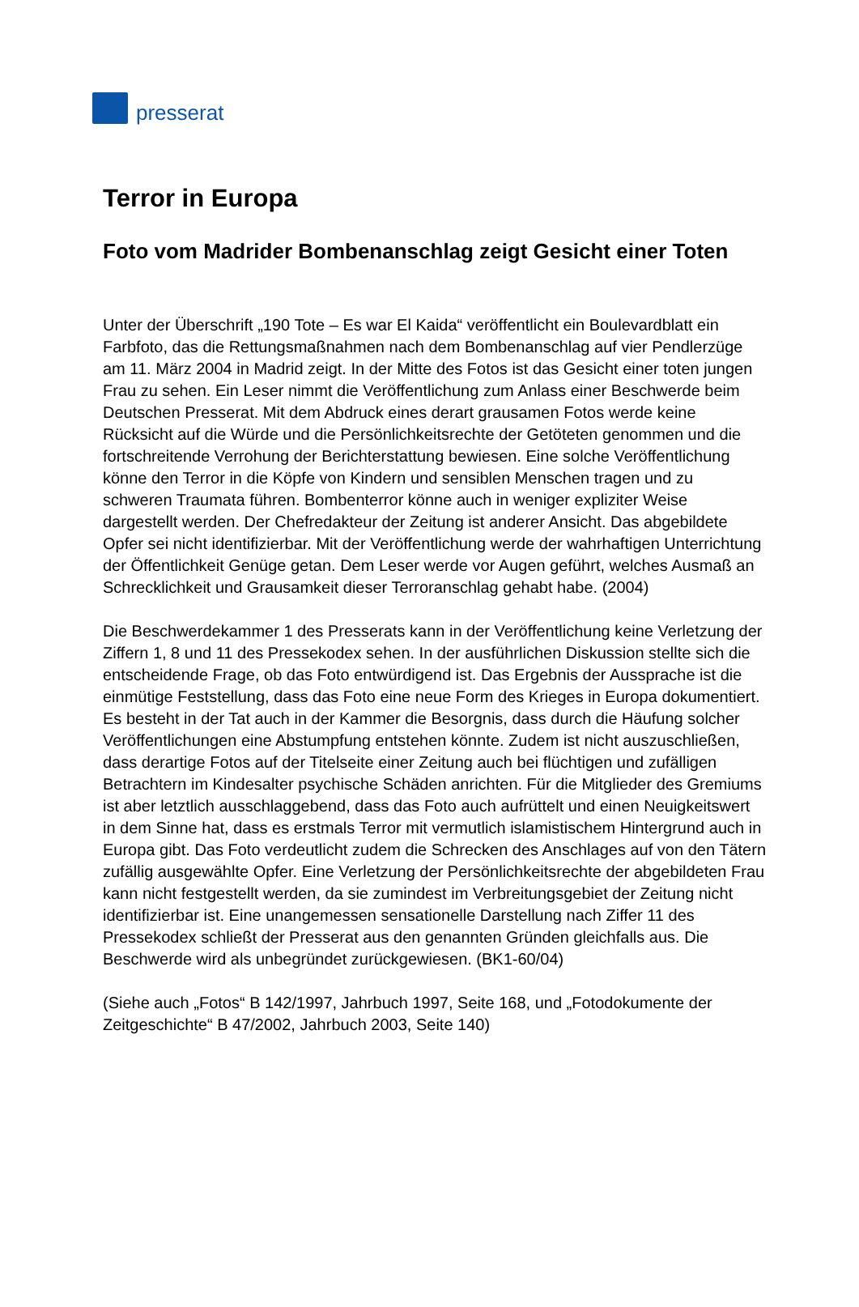presserat
Terror in Europa
Foto vom Madrider Bombenanschlag zeigt Gesicht einer Toten
Unter der Überschrift „190 Tote – Es war El Kaida“ veröffentlicht ein Boulevardblatt ein Farbfoto, das die Rettungsmaßnahmen nach dem Bombenanschlag auf vier Pendlerzüge am 11. März 2004 in Madrid zeigt. In der Mitte des Fotos ist das Gesicht einer toten jungen Frau zu sehen. Ein Leser nimmt die Veröffentlichung zum Anlass einer Beschwerde beim Deutschen Presserat. Mit dem Abdruck eines derart grausamen Fotos werde keine Rücksicht auf die Würde und die Persönlichkeitsrechte der Getöteten genommen und die fortschreitende Verrohung der Berichterstattung bewiesen. Eine solche Veröffentlichung könne den Terror in die Köpfe von Kindern und sensiblen Menschen tragen und zu schweren Traumata führen. Bombenterror könne auch in weniger expliziter Weise dargestellt werden. Der Chefredakteur der Zeitung ist anderer Ansicht. Das abgebildete Opfer sei nicht identifizierbar. Mit der Veröffentlichung werde der wahrhaftigen Unterrichtung der Öffentlichkeit Genüge getan. Dem Leser werde vor Augen geführt, welches Ausmaß an Schrecklichkeit und Grausamkeit dieser Terroranschlag gehabt habe. (2004)
Die Beschwerdekammer 1 des Presserats kann in der Veröffentlichung keine Verletzung der Ziffern 1, 8 und 11 des Pressekodex sehen. In der ausführlichen Diskussion stellte sich die entscheidende Frage, ob das Foto entwürdigend ist. Das Ergebnis der Aussprache ist die einmütige Feststellung, dass das Foto eine neue Form des Krieges in Europa dokumentiert. Es besteht in der Tat auch in der Kammer die Besorgnis, dass durch die Häufung solcher Veröffentlichungen eine Abstumpfung entstehen könnte. Zudem ist nicht auszuschließen, dass derartige Fotos auf der Titelseite einer Zeitung auch bei flüchtigen und zufälligen Betrachtern im Kindesalter psychische Schäden anrichten. Für die Mitglieder des Gremiums ist aber letztlich ausschlaggebend, dass das Foto auch aufrüttelt und einen Neuigkeitswert in dem Sinne hat, dass es erstmals Terror mit vermutlich islamistischem Hintergrund auch in Europa gibt. Das Foto verdeutlicht zudem die Schrecken des Anschlages auf von den Tätern zufällig ausgewählte Opfer. Eine Verletzung der Persönlichkeitsrechte der abgebildeten Frau kann nicht festgestellt werden, da sie zumindest im Verbreitungsgebiet der Zeitung nicht identifizierbar ist. Eine unangemessen sensationelle Darstellung nach Ziffer 11 des Pressekodex schließt der Presserat aus den genannten Gründen gleichfalls aus. Die Beschwerde wird als unbegründet zurückgewiesen. (BK1-60/04)
(Siehe auch „Fotos“ B 142/1997, Jahrbuch 1997, Seite 168, und „Fotodokumente der Zeitgeschichte“ B 47/2002, Jahrbuch 2003, Seite 140)